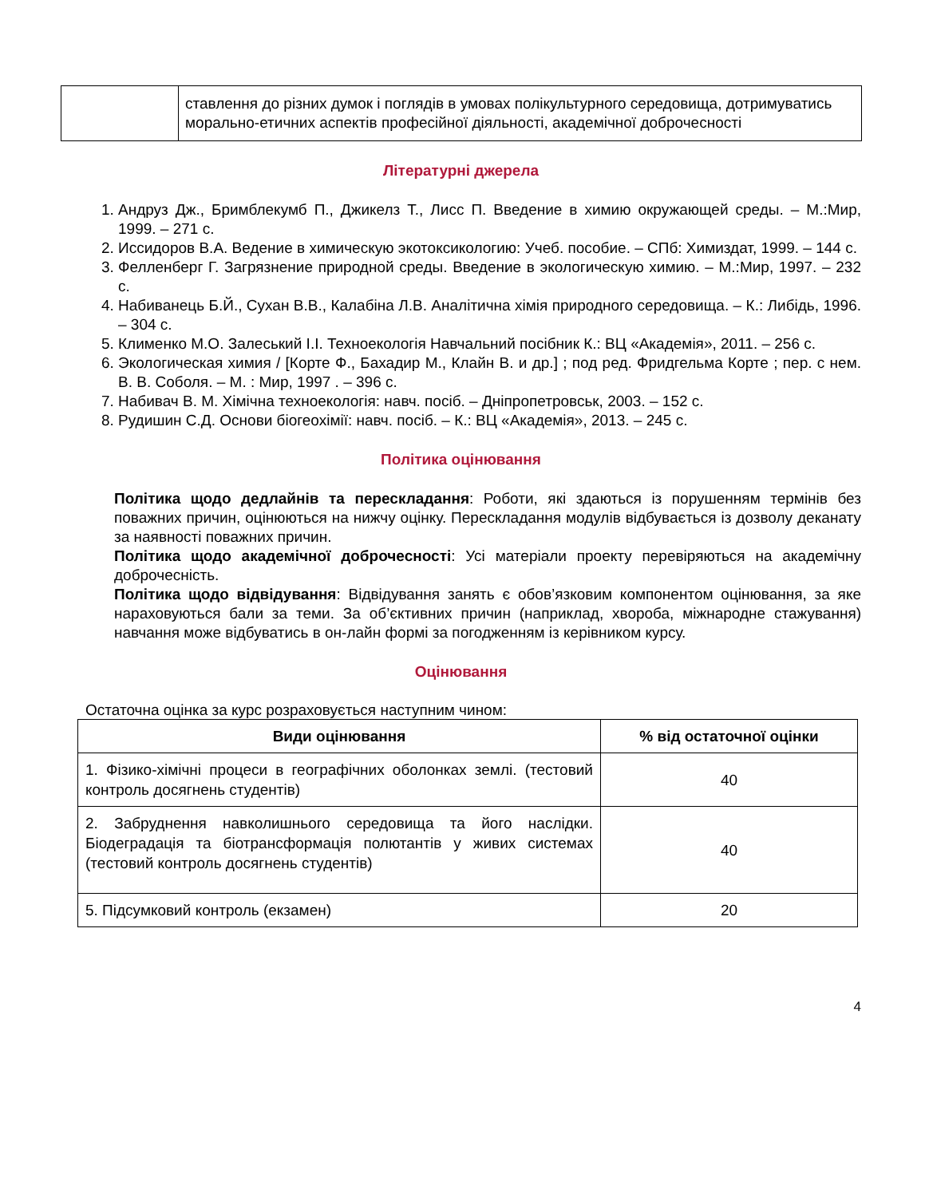| | ставлення до різних думок і поглядів в умовах полікультурного середовища, дотримуватись морально-етичних аспектів професійної діяльності, академічної доброчесності |
Літературні джерела
1. Андруз Дж., Бримблекумб П., Джикелз Т., Лисс П. Введение в химию окружающей среды. – М.:Мир, 1999. – 271 с.
2. Иссидоров В.А. Ведение в химическую экотоксикологию: Учеб. пособие. – СПб: Химиздат, 1999. – 144 с.
3. Фелленберг Г. Загрязнение природной среды. Введение в экологическую химию. – М.:Мир, 1997. – 232 с.
4. Набиванець Б.Й., Сухан В.В., Калабіна Л.В. Аналітична хімія природного середовища. – К.: Либідь, 1996. – 304 с.
5. Клименко М.О. Залеський І.І. Техноекологія Навчальний посібник К.: ВЦ «Академія», 2011. – 256 с.
6. Экологическая химия / [Корте Ф., Бахадир М., Клайн В. и др.] ; под ред. Фридгельма Корте ; пер. с нем. В. В. Соболя. – М. : Мир, 1997 . – 396 с.
7. Набивач В. М. Хімічна техноекологія: навч. посіб. – Дніпропетровськ, 2003. – 152 с.
8. Рудишин С.Д. Основи біогеохімії: навч. посіб. – К.: ВЦ «Академія», 2013. – 245 с.
Політика оцінювання
Політика щодо дедлайнів та перескладання: Роботи, які здаються із порушенням термінів без поважних причин, оцінюються на нижчу оцінку. Перескладання модулів відбувається із дозволу деканату за наявності поважних причин.
Політика щодо академічної доброчесності: Усі матеріали проекту перевіряються на академічну доброчесність.
Політика щодо відвідування: Відвідування занять є обов’язковим компонентом оцінювання, за яке нараховуються бали за теми. За об’єктивних причин (наприклад, хвороба, міжнародне стажування) навчання може відбуватись в он-лайн формі за погодженням із керівником курсу.
Оцінювання
Остаточна оцінка за курс розраховується наступним чином:
| Види оцінювання | % від остаточної оцінки |
| --- | --- |
| 1. Фізико-хімічні процеси в географічних оболонках землі. (тестовий контроль досягнень студентів) | 40 |
| 2. Забруднення навколишнього середовища та його наслідки. Біодеградація та біотрансформація полютантів у живих системах (тестовий контроль досягнень студентів) | 40 |
| 5. Підсумковий контроль (екзамен) | 20 |
4